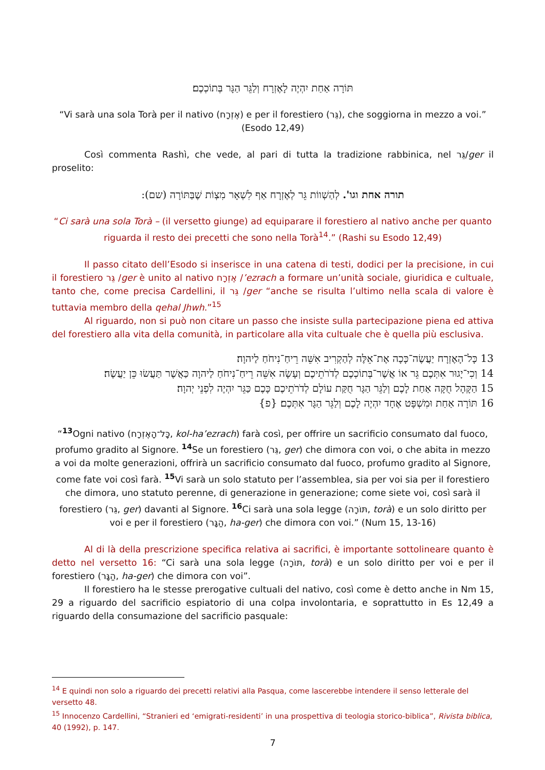תּוֹרָה אַחַת יִהְיֶה לָאֶזְרָח וְלַגֵּר הַגָּר בְּתוֹכְכֶם׃
“Vi sarà una sola Torà per il nativo (אֶזְרָח) e per il forestiero (גֵּר), che soggiorna in mezzo a voi.”
(Esodo 12,49)
Così commenta Rashì, che vede, al pari di tutta la tradizione rabbinica, nel גֵּר/ger il proselito:
תורה אחת וגו'. לְהַשְׁווֹת גֵּר לְאֶזְרָח אַף לִשְׁאָר מִצְוֹת שֶׁבַּתּוֹרָה (שם):
“Ci sarà una sola Torà – (il versetto giunge) ad equiparare il forestiero al nativo anche per quanto riguarda il resto dei precetti che sono nella Torà<sup>14</sup>.” (Rashi su Esodo 12,49)
Il passo citato dell’Esodo si inserisce in una catena di testi, dodici per la precisione, in cui il forestiero גֵּר /ger è unito al nativo אֶזְרָח /’ezrach a formare un’unità sociale, giuridica e cultuale, tanto che, come precisa Cardellini, il גֵּר /ger “anche se risulta l’ultimo nella scala di valore è tuttavia membro della qehal Jhwh.”<sup>15</sup>
Al riguardo, non si può non citare un passo che insiste sulla partecipazione piena ed attiva del forestiero alla vita della comunità, in particolare alla vita cultuale che è quella più esclusiva.
13 כָּל־הָאֶזְרָח יַעֲשֶׂה־כָּכָה אֶת־אֵלֶּה לְהַקְרִיב אִשֵּׁה רֵיחַ־נִיחֹחַ לַיהוָה׃
14 וְכִי־יָגוּר אִתְּכֶם גֵּר אוֹ אֲשֶׁר־בְּתוֹכְכֶם לְדֹרֹתֵיכֶם וְעָשָׂה אִשֵּׁה רֵיחַ־נִיחֹחַ לַיהוָה כַּאֲשֶׁר תַּעֲשׂוּ כֵּן יַעֲשֶׂה׃
15 הַקָּהָל חֻקָּה אַחַת לָכֶם וְלַגֵּר הַגָּר חֻקַּת עוֹלָם לְדֹרֹתֵיכֶם כָּכֶם כַּגֵּר יִהְיֶה לִפְנֵי יְהוָה׃
16 תּוֹרָה אַחַת וּמִשְׁפָּט אֶחָד יִהְיֶה לָכֶם וְלַגֵּר הַגָּר אִתְּכֶם׃ {פ}
“<sup>13</sup>Ogni nativo (כָּל־הָאֶזְרָח, kol-ha’ezrach) farà così, per offrire un sacrificio consumato dal fuoco, profumo gradito al Signore. <sup>14</sup>Se un forestiero (גֵּר, ger) che dimora con voi, o che abita in mezzo a voi da molte generazioni, offrirà un sacrificio consumato dal fuoco, profumo gradito al Signore, come fate voi così farà. <sup>15</sup>Vi sarà un solo statuto per l’assemblea, sia per voi sia per il forestiero che dimora, uno statuto perenne, di generazione in generazione; come siete voi, così sarà il forestiero (גֵּר, ger) davanti al Signore. <sup>16</sup>Ci sarà una sola legge (תּוֹרָה, torà) e un solo diritto per voi e per il forestiero (הַגָּר, ha-ger) che dimora con voi.” (Num 15, 13-16)
Al di là della prescrizione specifica relativa ai sacrifici, è importante sottolineare quanto è detto nel versetto 16: “Ci sarà una sola legge (תּוֹרָה, torà) e un solo diritto per voi e per il forestiero (הַגָּר, ha-ger) che dimora con voi”.
Il forestiero ha le stesse prerogative cultuali del nativo, così come è detto anche in Nm 15, 29 a riguardo del sacrificio espiatorio di una colpa involontaria, e soprattutto in Es 12,49 a riguardo della consumazione del sacrificio pasquale:
<sup>14</sup> E quindi non solo a riguardo dei precetti relativi alla Pasqua, come lascerebbe intendere il senso letterale del versetto 48.
<sup>15</sup> Innocenzo Cardellini, “Stranieri ed ‘emigrati-residenti’ in una prospettiva di teologia storico-biblica”, Rivista biblica, 40 (1992), p. 147.
7